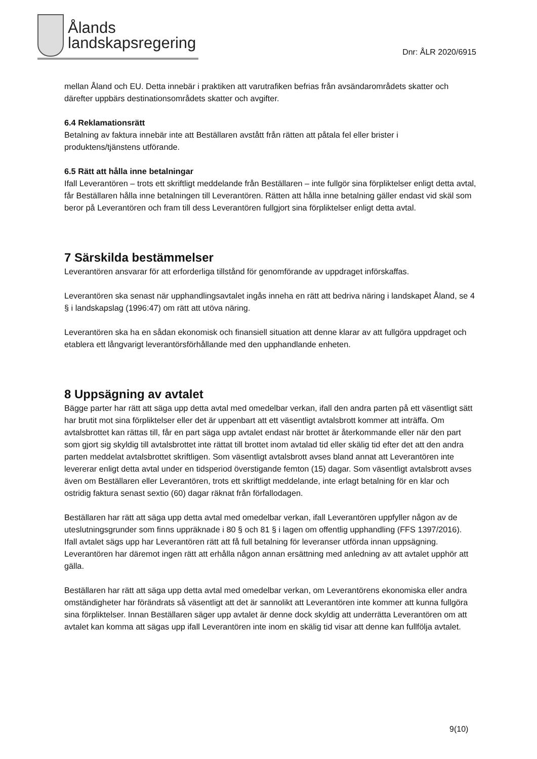Ålands
landskapsregering
Dnr: ÅLR 2020/6915
mellan Åland och EU. Detta innebär i praktiken att varutrafiken befrias från avsändarområdets skatter och därefter uppbärs destinationsområdets skatter och avgifter.
6.4 Reklamationsrätt
Betalning av faktura innebär inte att Beställaren avstått från rätten att påtala fel eller brister i produktens/tjänstens utförande.
6.5 Rätt att hålla inne betalningar
Ifall Leverantören – trots ett skriftligt meddelande från Beställaren – inte fullgör sina förpliktelser enligt detta avtal, får Beställaren hålla inne betalningen till Leverantören. Rätten att hålla inne betalning gäller endast vid skäl som beror på Leverantören och fram till dess Leverantören fullgjort sina förpliktelser enligt detta avtal.
7 Särskilda bestämmelser
Leverantören ansvarar för att erforderliga tillstånd för genomförande av uppdraget införskaffas.
Leverantören ska senast när upphandlingsavtalet ingås inneha en rätt att bedriva näring i landskapet Åland, se 4 § i landskapslag (1996:47) om rätt att utöva näring.
Leverantören ska ha en sådan ekonomisk och finansiell situation att denne klarar av att fullgöra uppdraget och etablera ett långvarigt leverantörsförhållande med den upphandlande enheten.
8 Uppsägning av avtalet
Bägge parter har rätt att säga upp detta avtal med omedelbar verkan, ifall den andra parten på ett väsentligt sätt har brutit mot sina förpliktelser eller det är uppenbart att ett väsentligt avtalsbrott kommer att inträffa. Om avtalsbrottet kan rättas till, får en part säga upp avtalet endast när brottet är återkommande eller när den part som gjort sig skyldig till avtalsbrottet inte rättat till brottet inom avtalad tid eller skälig tid efter det att den andra parten meddelat avtalsbrottet skriftligen. Som väsentligt avtalsbrott avses bland annat att Leverantören inte levererar enligt detta avtal under en tidsperiod överstigande femton (15) dagar. Som väsentligt avtalsbrott avses även om Beställaren eller Leverantören, trots ett skriftligt meddelande, inte erlagt betalning för en klar och ostridig faktura senast sextio (60) dagar räknat från förfallodagen.
Beställaren har rätt att säga upp detta avtal med omedelbar verkan, ifall Leverantören uppfyller någon av de uteslutningsgrunder som finns uppräknade i 80 § och 81 § i lagen om offentlig upphandling (FFS 1397/2016). Ifall avtalet sägs upp har Leverantören rätt att få full betalning för leveranser utförda innan uppsägning. Leverantören har däremot ingen rätt att erhålla någon annan ersättning med anledning av att avtalet upphör att gälla.
Beställaren har rätt att säga upp detta avtal med omedelbar verkan, om Leverantörens ekonomiska eller andra omständigheter har förändrats så väsentligt att det är sannolikt att Leverantören inte kommer att kunna fullgöra sina förpliktelser. Innan Beställaren säger upp avtalet är denne dock skyldig att underrätta Leverantören om att avtalet kan komma att sägas upp ifall Leverantören inte inom en skälig tid visar att denne kan fullfölja avtalet.
9(10)